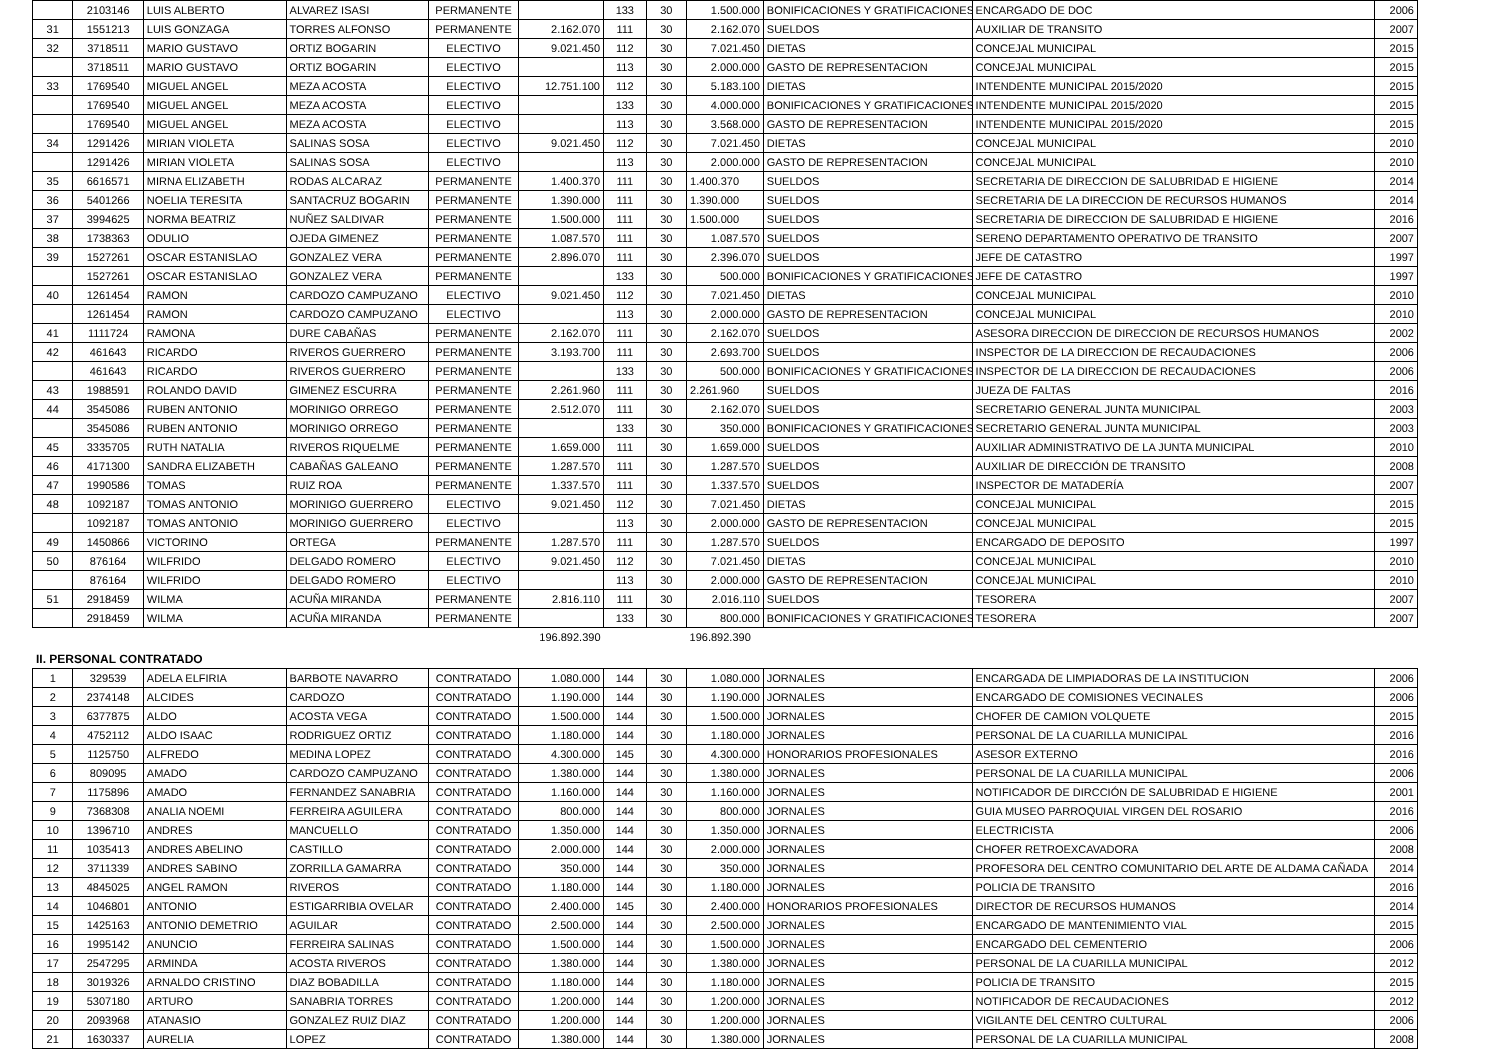| | 2103146 | LUIS ALBERTO | ALVAREZ ISASI | PERMANENTE | | 133 | 30 | 1.500.000 | BONIFICACIONES Y GRATIFICACIONES | ENCARGADO DE DOC | 2006 |
| 31 | 1551213 | LUIS GONZAGA | TORRES ALFONSO | PERMANENTE | 2.162.070 | 111 | 30 | 2.162.070 | SUELDOS | AUXILIAR DE TRANSITO | 2007 |
| 32 | 3718511 | MARIO GUSTAVO | ORTIZ BOGARIN | ELECTIVO | 9.021.450 | 112 | 30 | 7.021.450 | DIETAS | CONCEJAL MUNICIPAL | 2015 |
| | 3718511 | MARIO GUSTAVO | ORTIZ BOGARIN | ELECTIVO | | 113 | 30 | 2.000.000 | GASTO DE REPRESENTACION | CONCEJAL MUNICIPAL | 2015 |
| 33 | 1769540 | MIGUEL ANGEL | MEZA ACOSTA | ELECTIVO | 12.751.100 | 112 | 30 | 5.183.100 | DIETAS | INTENDENTE MUNICIPAL 2015/2020 | 2015 |
| | 1769540 | MIGUEL ANGEL | MEZA ACOSTA | ELECTIVO | | 133 | 30 | 4.000.000 | BONIFICACIONES Y GRATIFICACIONES | INTENDENTE MUNICIPAL 2015/2020 | 2015 |
| | 1769540 | MIGUEL ANGEL | MEZA ACOSTA | ELECTIVO | | 113 | 30 | 3.568.000 | GASTO DE REPRESENTACION | INTENDENTE MUNICIPAL 2015/2020 | 2015 |
| 34 | 1291426 | MIRIAN VIOLETA | SALINAS SOSA | ELECTIVO | 9.021.450 | 112 | 30 | 7.021.450 | DIETAS | CONCEJAL MUNICIPAL | 2010 |
| | 1291426 | MIRIAN VIOLETA | SALINAS SOSA | ELECTIVO | | 113 | 30 | 2.000.000 | GASTO DE REPRESENTACION | CONCEJAL MUNICIPAL | 2010 |
| 35 | 6616571 | MIRNA ELIZABETH | RODAS ALCARAZ | PERMANENTE | 1.400.370 | 111 | 30 | 1.400.370 | SUELDOS | SECRETARIA DE DIRECCION DE SALUBRIDAD E HIGIENE | 2014 |
| 36 | 5401266 | NOELIA TERESITA | SANTACRUZ BOGARIN | PERMANENTE | 1.390.000 | 111 | 30 | 1.390.000 | SUELDOS | SECRETARIA DE LA DIRECCION DE RECURSOS HUMANOS | 2014 |
| 37 | 3994625 | NORMA BEATRIZ | NUÑEZ SALDIVAR | PERMANENTE | 1.500.000 | 111 | 30 | 1.500.000 | SUELDOS | SECRETARIA DE DIRECCION DE SALUBRIDAD E HIGIENE | 2016 |
| 38 | 1738363 | ODULIO | OJEDA GIMENEZ | PERMANENTE | 1.087.570 | 111 | 30 | 1.087.570 | SUELDOS | SERENO DEPARTAMENTO OPERATIVO DE TRANSITO | 2007 |
| 39 | 1527261 | OSCAR ESTANISLAO | GONZALEZ VERA | PERMANENTE | 2.896.070 | 111 | 30 | 2.396.070 | SUELDOS | JEFE DE CATASTRO | 1997 |
| | 1527261 | OSCAR ESTANISLAO | GONZALEZ VERA | PERMANENTE | | 133 | 30 | 500.000 | BONIFICACIONES Y GRATIFICACIONES | JEFE DE CATASTRO | 1997 |
| 40 | 1261454 | RAMON | CARDOZO CAMPUZANO | ELECTIVO | 9.021.450 | 112 | 30 | 7.021.450 | DIETAS | CONCEJAL MUNICIPAL | 2010 |
| | 1261454 | RAMON | CARDOZO CAMPUZANO | ELECTIVO | | 113 | 30 | 2.000.000 | GASTO DE REPRESENTACION | CONCEJAL MUNICIPAL | 2010 |
| 41 | 1111724 | RAMONA | DURE CABAÑAS | PERMANENTE | 2.162.070 | 111 | 30 | 2.162.070 | SUELDOS | ASESORA DIRECCION DE DIRECCION DE RECURSOS HUMANOS | 2002 |
| 42 | 461643 | RICARDO | RIVEROS GUERRERO | PERMANENTE | 3.193.700 | 111 | 30 | 2.693.700 | SUELDOS | INSPECTOR DE LA DIRECCION DE RECAUDACIONES | 2006 |
| | 461643 | RICARDO | RIVEROS GUERRERO | PERMANENTE | | 133 | 30 | 500.000 | BONIFICACIONES Y GRATIFICACIONES | INSPECTOR DE LA DIRECCION DE RECAUDACIONES | 2006 |
| 43 | 1988591 | ROLANDO DAVID | GIMENEZ ESCURRA | PERMANENTE | 2.261.960 | 111 | 30 | 2.261.960 | SUELDOS | JUEZA DE FALTAS | 2016 |
| 44 | 3545086 | RUBEN ANTONIO | MORINIGO ORREGO | PERMANENTE | 2.512.070 | 111 | 30 | 2.162.070 | SUELDOS | SECRETARIO GENERAL JUNTA MUNICIPAL | 2003 |
| | 3545086 | RUBEN ANTONIO | MORINIGO ORREGO | PERMANENTE | | 133 | 30 | 350.000 | BONIFICACIONES Y GRATIFICACIONES | SECRETARIO GENERAL JUNTA MUNICIPAL | 2003 |
| 45 | 3335705 | RUTH NATALIA | RIVEROS RIQUELME | PERMANENTE | 1.659.000 | 111 | 30 | 1.659.000 | SUELDOS | AUXILIAR ADMINISTRATIVO DE LA JUNTA MUNICIPAL | 2010 |
| 46 | 4171300 | SANDRA ELIZABETH | CABAÑAS GALEANO | PERMANENTE | 1.287.570 | 111 | 30 | 1.287.570 | SUELDOS | AUXILIAR DE DIRECCIÓN DE TRANSITO | 2008 |
| 47 | 1990586 | TOMAS | RUIZ ROA | PERMANENTE | 1.337.570 | 111 | 30 | 1.337.570 | SUELDOS | INSPECTOR DE MATADERÍA | 2007 |
| 48 | 1092187 | TOMAS ANTONIO | MORINIGO GUERRERO | ELECTIVO | 9.021.450 | 112 | 30 | 7.021.450 | DIETAS | CONCEJAL MUNICIPAL | 2015 |
| | 1092187 | TOMAS ANTONIO | MORINIGO GUERRERO | ELECTIVO | | 113 | 30 | 2.000.000 | GASTO DE REPRESENTACION | CONCEJAL MUNICIPAL | 2015 |
| 49 | 1450866 | VICTORINO | ORTEGA | PERMANENTE | 1.287.570 | 111 | 30 | 1.287.570 | SUELDOS | ENCARGADO DE DEPOSITO | 1997 |
| 50 | 876164 | WILFRIDO | DELGADO ROMERO | ELECTIVO | 9.021.450 | 112 | 30 | 7.021.450 | DIETAS | CONCEJAL MUNICIPAL | 2010 |
| | 876164 | WILFRIDO | DELGADO ROMERO | ELECTIVO | | 113 | 30 | 2.000.000 | GASTO DE REPRESENTACION | CONCEJAL MUNICIPAL | 2010 |
| 51 | 2918459 | WILMA | ACUÑA MIRANDA | PERMANENTE | 2.816.110 | 111 | 30 | 2.016.110 | SUELDOS | TESORERA | 2007 |
| | 2918459 | WILMA | ACUÑA MIRANDA | PERMANENTE | | 133 | 30 | 800.000 | BONIFICACIONES Y GRATIFICACIONES | TESORERA | 2007 |
| | | | | | 196.892.390 | | | 196.892.390 | | | |
II. PERSONAL CONTRATADO
| 1 | 329539 | ADELA ELFIRIA | BARBOTE NAVARRO | CONTRATADO | 1.080.000 | 144 | 30 | 1.080.000 | JORNALES | ENCARGADA DE LIMPIADORAS DE LA INSTITUCION | 2006 |
| 2 | 2374148 | ALCIDES | CARDOZO | CONTRATADO | 1.190.000 | 144 | 30 | 1.190.000 | JORNALES | ENCARGADO DE COMISIONES VECINALES | 2006 |
| 3 | 6377875 | ALDO | ACOSTA VEGA | CONTRATADO | 1.500.000 | 144 | 30 | 1.500.000 | JORNALES | CHOFER DE CAMION VOLQUETE | 2015 |
| 4 | 4752112 | ALDO ISAAC | RODRIGUEZ ORTIZ | CONTRATADO | 1.180.000 | 144 | 30 | 1.180.000 | JORNALES | PERSONAL DE LA CUARILLA MUNICIPAL | 2016 |
| 5 | 1125750 | ALFREDO | MEDINA LOPEZ | CONTRATADO | 4.300.000 | 145 | 30 | 4.300.000 | HONORARIOS PROFESIONALES | ASESOR EXTERNO | 2016 |
| 6 | 809095 | AMADO | CARDOZO CAMPUZANO | CONTRATADO | 1.380.000 | 144 | 30 | 1.380.000 | JORNALES | PERSONAL DE LA CUARILLA MUNICIPAL | 2006 |
| 7 | 1175896 | AMADO | FERNANDEZ SANABRIA | CONTRATADO | 1.160.000 | 144 | 30 | 1.160.000 | JORNALES | NOTIFICADOR DE DIRCCIÓN DE SALUBRIDAD E HIGIENE | 2001 |
| 9 | 7368308 | ANALIA NOEMI | FERREIRA AGUILERA | CONTRATADO | 800.000 | 144 | 30 | 800.000 | JORNALES | GUIA MUSEO PARROQUIAL VIRGEN DEL ROSARIO | 2016 |
| 10 | 1396710 | ANDRES | MANCUELLO | CONTRATADO | 1.350.000 | 144 | 30 | 1.350.000 | JORNALES | ELECTRICISTA | 2006 |
| 11 | 1035413 | ANDRES ABELINO | CASTILLO | CONTRATADO | 2.000.000 | 144 | 30 | 2.000.000 | JORNALES | CHOFER RETROEXCAVADORA | 2008 |
| 12 | 3711339 | ANDRES SABINO | ZORRILLA GAMARRA | CONTRATADO | 350.000 | 144 | 30 | 350.000 | JORNALES | PROFESORA DEL CENTRO COMUNITARIO DEL ARTE DE ALDAMA CAÑADA | 2014 |
| 13 | 4845025 | ANGEL RAMON | RIVEROS | CONTRATADO | 1.180.000 | 144 | 30 | 1.180.000 | JORNALES | POLICIA DE TRANSITO | 2016 |
| 14 | 1046801 | ANTONIO | ESTIGARRIBIA OVELAR | CONTRATADO | 2.400.000 | 145 | 30 | 2.400.000 | HONORARIOS PROFESIONALES | DIRECTOR DE RECURSOS HUMANOS | 2014 |
| 15 | 1425163 | ANTONIO DEMETRIO | AGUILAR | CONTRATADO | 2.500.000 | 144 | 30 | 2.500.000 | JORNALES | ENCARGADO DE MANTENIMIENTO VIAL | 2015 |
| 16 | 1995142 | ANUNCIO | FERREIRA SALINAS | CONTRATADO | 1.500.000 | 144 | 30 | 1.500.000 | JORNALES | ENCARGADO DEL CEMENTERIO | 2006 |
| 17 | 2547295 | ARMINDA | ACOSTA RIVEROS | CONTRATADO | 1.380.000 | 144 | 30 | 1.380.000 | JORNALES | PERSONAL DE LA CUARILLA MUNICIPAL | 2012 |
| 18 | 3019326 | ARNALDO CRISTINO | DIAZ BOBADILLA | CONTRATADO | 1.180.000 | 144 | 30 | 1.180.000 | JORNALES | POLICIA DE TRANSITO | 2015 |
| 19 | 5307180 | ARTURO | SANABRIA TORRES | CONTRATADO | 1.200.000 | 144 | 30 | 1.200.000 | JORNALES | NOTIFICADOR DE RECAUDACIONES | 2012 |
| 20 | 2093968 | ATANASIO | GONZALEZ RUIZ DIAZ | CONTRATADO | 1.200.000 | 144 | 30 | 1.200.000 | JORNALES | VIGILANTE DEL CENTRO CULTURAL | 2006 |
| 21 | 1630337 | AURELIA | LOPEZ | CONTRATADO | 1.380.000 | 144 | 30 | 1.380.000 | JORNALES | PERSONAL DE LA CUARILLA MUNICIPAL | 2008 |